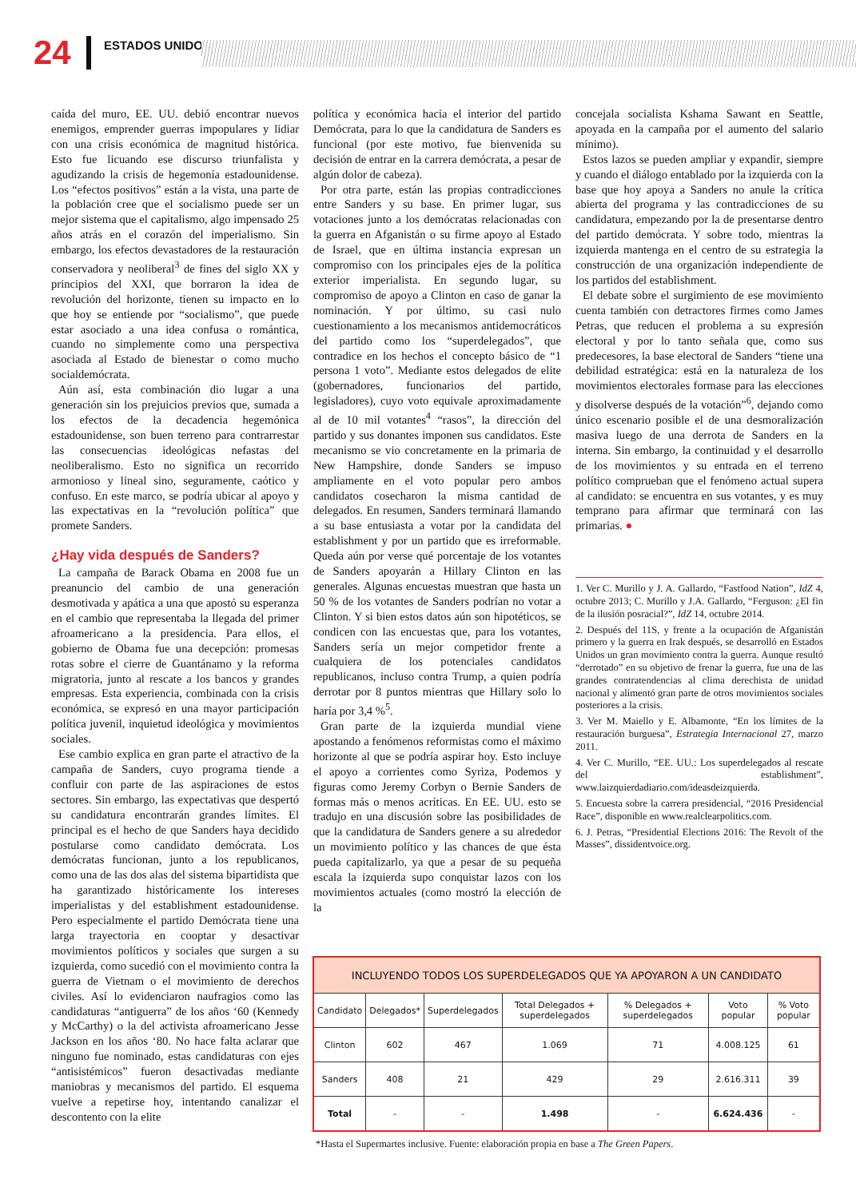24 ESTADOS UNIDOS
caída del muro, EE. UU. debió encontrar nuevos enemigos, emprender guerras impopulares y lidiar con una crisis económica de magnitud histórica. Esto fue licuando ese discurso triunfalista y agudizando la crisis de hegemonía estadounidense. Los “efectos positivos” están a la vista, una parte de la población cree que el socialismo puede ser un mejor sistema que el capitalismo, algo impensado 25 años atrás en el corazón del imperialismo. Sin embargo, los efectos devastadores de la restauración conservadora y neoliberal<sup>3</sup> de fines del siglo XX y principios del XXI, que borraron la idea de revolución del horizonte, tienen su impacto en lo que hoy se entiende por “socialismo”, que puede estar asociado a una idea confusa o romántica, cuando no simplemente como una perspectiva asociada al Estado de bienestar o como mucho socialdemócrata.
Aún así, esta combinación dio lugar a una generación sin los prejuicios previos que, sumada a los efectos de la decadencia hegemónica estadounidense, son buen terreno para contrarrestar las consecuencias ideológicas nefastas del neoliberalismo. Esto no significa un recorrido armonioso y lineal sino, seguramente, caótico y confuso. En este marco, se podría ubicar al apoyo y las expectativas en la “revolución política” que promete Sanders.
¿Hay vida después de Sanders?
La campaña de Barack Obama en 2008 fue un preanuncio del cambio de una generación desmotivada y apática a una que apostó su esperanza en el cambio que representaba la llegada del primer afroamericano a la presidencia. Para ellos, el gobierno de Obama fue una decepción: promesas rotas sobre el cierre de Guantánamo y la reforma migratoria, junto al rescate a los bancos y grandes empresas. Esta experiencia, combinada con la crisis económica, se expresó en una mayor participación política juvenil, inquietud ideológica y movimientos sociales.
Ese cambio explica en gran parte el atractivo de la campaña de Sanders, cuyo programa tiende a confluir con parte de las aspiraciones de estos sectores. Sin embargo, las expectativas que despertó su candidatura encontrarán grandes límites. El principal es el hecho de que Sanders haya decidido postularse como candidato demócrata. Los demócratas funcionan, junto a los republicanos, como una de las dos alas del sistema bipartidista que ha garantizado históricamente los intereses imperialistas y del establishment estadounidense. Pero especialmente el partido Demócrata tiene una larga trayectoria en cooptar y desactivar movimientos políticos y sociales que surgen a su izquierda, como sucedió con el movimiento contra la guerra de Vietnam o el movimiento de derechos civiles. Así lo evidenciaron naufragios como las candidaturas “antiguerra” de los años ‘60 (Kennedy y McCarthy) o la del activista afroamericano Jesse Jackson en los años ‘80. No hace falta aclarar que ninguno fue nominado, estas candidaturas con ejes “antisistémicos” fueron desactivadas mediante maniobras y mecanismos del partido. El esquema vuelve a repetirse hoy, intentando canalizar el descontento con la elite
política y económica hacia el interior del partido Demócrata, para lo que la candidatura de Sanders es funcional (por este motivo, fue bienvenida su decisión de entrar en la carrera demócrata, a pesar de algún dolor de cabeza).
Por otra parte, están las propias contradicciones entre Sanders y su base. En primer lugar, sus votaciones junto a los demócratas relacionadas con la guerra en Afganistán o su firme apoyo al Estado de Israel, que en última instancia expresan un compromiso con los principales ejes de la política exterior imperialista. En segundo lugar, su compromiso de apoyo a Clinton en caso de ganar la nominación. Y por último, su casi nulo cuestionamiento a los mecanismos antidemocráticos del partido como los “superdelegados”, que contradice en los hechos el concepto básico de “1 persona 1 voto”. Mediante estos delegados de elite (gobernadores, funcionarios del partido, legisladores), cuyo voto equivale aproximadamente al de 10 mil votantes<sup>4</sup> “rasos”, la dirección del partido y sus donantes imponen sus candidatos. Este mecanismo se vio concretamente en la primaria de New Hampshire, donde Sanders se impuso ampliamente en el voto popular pero ambos candidatos cosecharon la misma cantidad de delegados. En resumen, Sanders terminará llamando a su base entusiasta a votar por la candidata del establishment y por un partido que es irreformable. Queda aún por verse qué porcentaje de los votantes de Sanders apoyarán a Hillary Clinton en las generales. Algunas encuestas muestran que hasta un 50 % de los votantes de Sanders podrían no votar a Clinton. Y si bien estos datos aún son hipotéticos, se condicen con las encuestas que, para los votantes, Sanders sería un mejor competidor frente a cualquiera de los potenciales candidatos republicanos, incluso contra Trump, a quien podría derrotar por 8 puntos mientras que Hillary solo lo haría por 3,4 %<sup>5</sup>.
Gran parte de la izquierda mundial viene apostando a fenómenos reformistas como el máximo horizonte al que se podría aspirar hoy. Esto incluye el apoyo a corrientes como Syriza, Podemos y figuras como Jeremy Corbyn o Bernie Sanders de formas más o menos acríticas. En EE. UU. esto se tradujo en una discusión sobre las posibilidades de que la candidatura de Sanders genere a su alrededor un movimiento político y las chances de que ésta pueda capitalizarlo, ya que a pesar de su pequeña escala la izquierda supo conquistar lazos con los movimientos actuales (como mostró la elección de la
concejala socialista Kshama Sawant en Seattle, apoyada en la campaña por el aumento del salario mínimo).
Estos lazos se pueden ampliar y expandir, siempre y cuando el diálogo entablado por la izquierda con la base que hoy apoya a Sanders no anule la crítica abierta del programa y las contradicciones de su candidatura, empezando por la de presentarse dentro del partido demócrata. Y sobre todo, mientras la izquierda mantenga en el centro de su estrategia la construcción de una organización independiente de los partidos del establishment.
El debate sobre el surgimiento de ese movimiento cuenta también con detractores firmes como James Petras, que reducen el problema a su expresión electoral y por lo tanto señala que, como sus predecesores, la base electoral de Sanders “tiene una debilidad estratégica: está en la naturaleza de los movimientos electorales formase para las elecciones y disolverse después de la votación”<sup>6</sup>, dejando como único escenario posible el de una desmoralización masiva luego de una derrota de Sanders en la interna. Sin embargo, la continuidad y el desarrollo de los movimientos y su entrada en el terreno político comprueban que el fenómeno actual supera al candidato: se encuentra en sus votantes, y es muy temprano para afirmar que terminará con las primarias. ●
1. Ver C. Murillo y J. A. Gallardo, “Fastfood Nation”, IdZ 4, octubre 2013; C. Murillo y J.A. Gallardo, “Ferguson: ¿El fin de la ilusión posracial?”, IdZ 14, octubre 2014.
2. Después del 11S, y frente a la ocupación de Afganistán primero y la guerra en Irak después, se desarrolló en Estados Unidos un gran movimiento contra la guerra. Aunque resultó “derrotado” en su objetivo de frenar la guerra, fue una de las grandes contratendencias al clima derechista de unidad nacional y alimentó gran parte de otros movimientos sociales posteriores a la crisis.
3. Ver M. Maiello y E. Albamonte, “En los límites de la restauración burguesa”, Estrategia Internacional 27, marzo 2011.
4. Ver C. Murillo, “EE. UU.: Los superdelegados al rescate del establishment”, www.laizquierdadiario.com/ideasdeizquierda.
5. Encuesta sobre la carrera presidencial, “2016 Presidencial Race”, disponible en www.realclearpolitics.com.
6. J. Petras, “Presidential Elections 2016: The Revolt of the Masses”, dissidentvoice.org.
| INCLUYENDO TODOS LOS SUPERDELEGADOS QUE YA APOYARON A UN CANDIDATO | | | | | | |
| --- | --- | --- | --- | --- | --- | --- |
| Candidato | Delegados* | Superdelegados | Total Delegados + superdelegados | % Delegados + superdelegados | Voto popular | % Voto popular |
| Clinton | 602 | 467 | 1.069 | 71 | 4.008.125 | 61 |
| Sanders | 408 | 21 | 429 | 29 | 2.616.311 | 39 |
| Total | - | - | 1.498 | - | 6.624.436 | - |
*Hasta el Supermartes inclusive. Fuente: elaboración propia en base a The Green Papers.